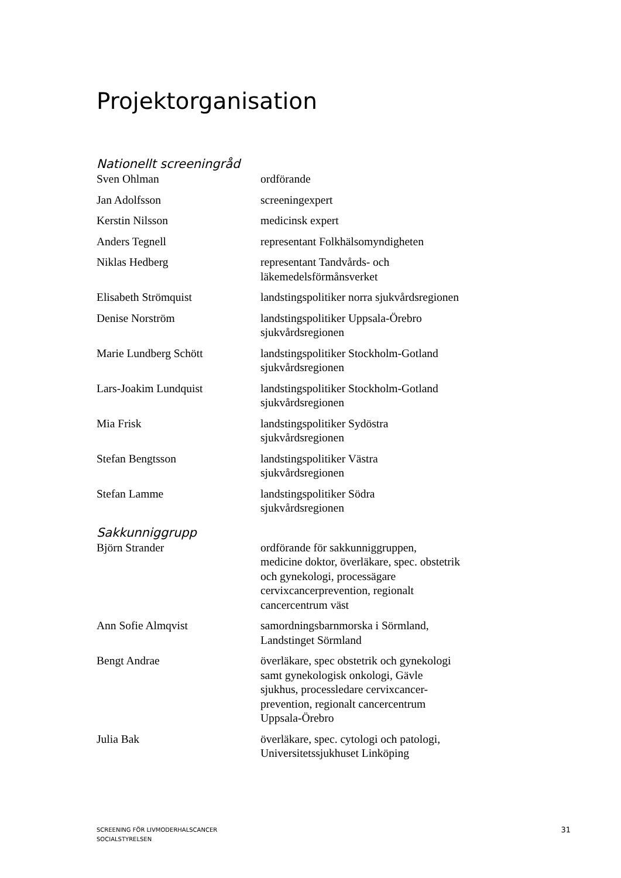Projektorganisation
Nationellt screeningråd
| Sven Ohlman | ordförande |
| Jan Adolfsson | screeningexpert |
| Kerstin Nilsson | medicinsk expert |
| Anders Tegnell | representant Folkhälsomyndigheten |
| Niklas Hedberg | representant Tandvårds- och läkemedelsförmånsverket |
| Elisabeth Strömquist | landstingspolitiker norra sjukvårdsregionen |
| Denise Norström | landstingspolitiker Uppsala-Örebro sjukvårdsregionen |
| Marie Lundberg Schött | landstingspolitiker Stockholm-Gotland sjukvårdsregionen |
| Lars-Joakim Lundquist | landstingspolitiker Stockholm-Gotland sjukvårdsregionen |
| Mia Frisk | landstingspolitiker Sydöstra sjukvårdsregionen |
| Stefan Bengtsson | landstingspolitiker Västra sjukvårdsregionen |
| Stefan Lamme | landstingspolitiker Södra sjukvårdsregionen |
Sakkunniggrupp
| Björn Strander | ordförande för sakkunniggruppen, medicine doktor, överläkare, spec. obstetrik och gynekologi, processägare cervixcancerprevention, regionalt cancercentrum väst |
| Ann Sofie Almqvist | samordningsbarnmorska i Sörmland, Landstinget Sörmland |
| Bengt Andrae | överläkare, spec obstetrik och gynekologi samt gynekologisk onkologi, Gävle sjukhus, processledare cervixcancer- prevention, regionalt cancercentrum Uppsala-Örebro |
| Julia Bak | överläkare, spec. cytologi och patologi, Universitetssjukhuset Linköping |
SCREENING FÖR LIVMODERHALSCANCER
SOCIALSTYRELSEN
31